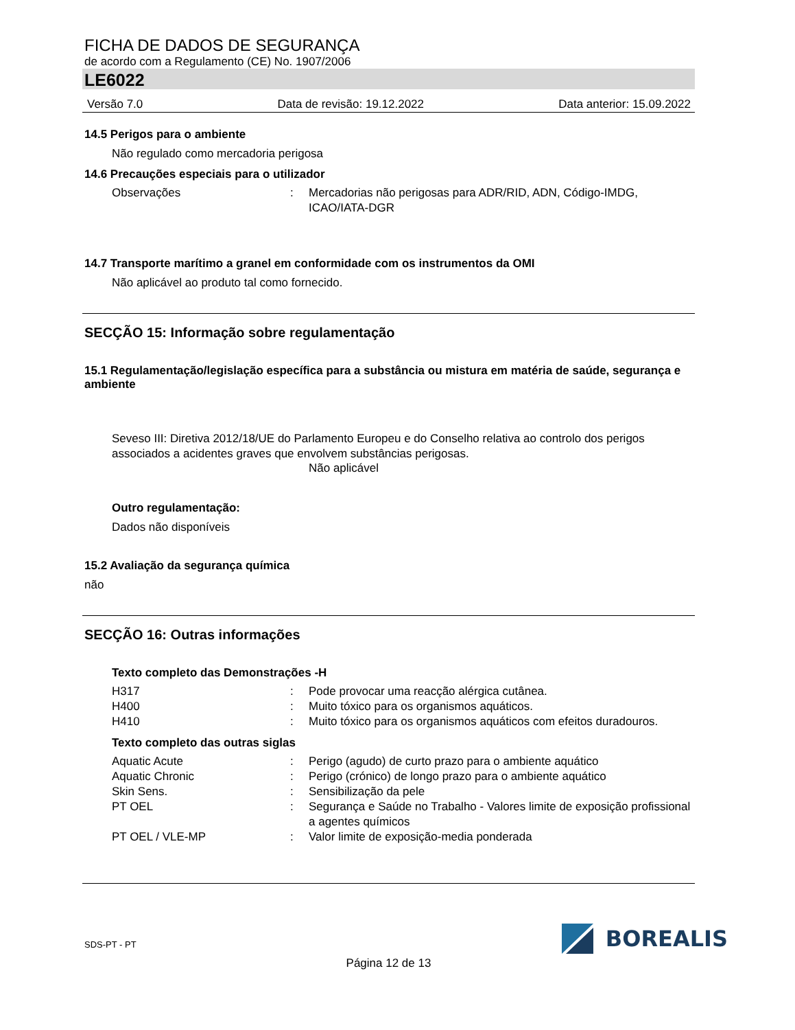FICHA DE DADOS DE SEGURANÇA
de acordo com a Regulamento (CE) No. 1907/2006
LE6022
Versão 7.0 Data de revisão: 19.12.2022 Data anterior: 15.09.2022
14.5 Perigos para o ambiente
Não regulado como mercadoria perigosa
14.6 Precauções especiais para o utilizador
Observações: Mercadorias não perigosas para ADR/RID, ADN, Código-IMDG, ICAO/IATA-DGR
14.7 Transporte marítimo a granel em conformidade com os instrumentos da OMI
Não aplicável ao produto tal como fornecido.
SECÇÃO 15: Informação sobre regulamentação
15.1 Regulamentação/legislação específica para a substância ou mistura em matéria de saúde, segurança e ambiente
Seveso III: Diretiva 2012/18/UE do Parlamento Europeu e do Conselho relativa ao controlo dos perigos associados a acidentes graves que envolvem substâncias perigosas.
Não aplicável
Outro regulamentação:
Dados não disponíveis
15.2 Avaliação da segurança química
não
SECÇÃO 16: Outras informações
Texto completo das Demonstrações -H
H317: Pode provocar uma reacção alérgica cutânea.
H400: Muito tóxico para os organismos aquáticos.
H410: Muito tóxico para os organismos aquáticos com efeitos duradouros.
Texto completo das outras siglas
Aquatic Acute: Perigo (agudo) de curto prazo para o ambiente aquático
Aquatic Chronic: Perigo (crónico) de longo prazo para o ambiente aquático
Skin Sens.: Sensibilização da pele
PT OEL: Segurança e Saúde no Trabalho - Valores limite de exposição profissional a agentes químicos
PT OEL / VLE-MP: Valor limite de exposição-media ponderada
SDS-PT - PT
BOREALIS
Página 12 de 13